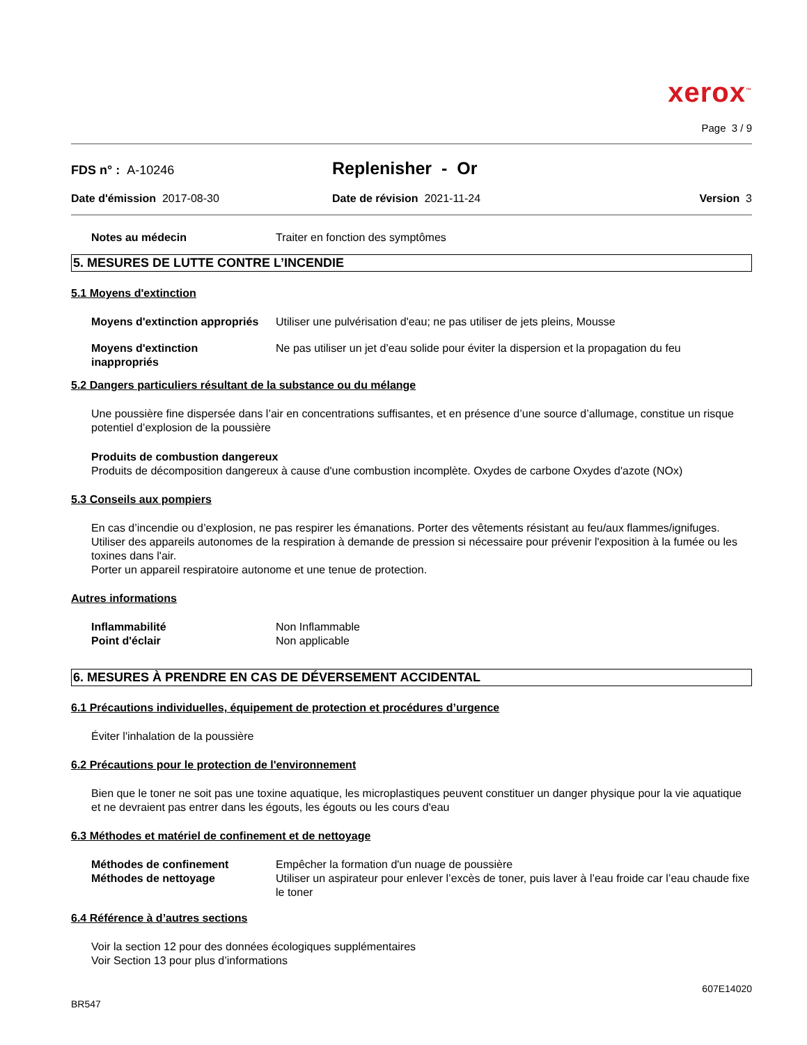xerox<sup>™</sup>
Page 3 / 9
FDS n° : A-10246
Replenisher - Or
Date d'émission 2017-08-30 Date de révision 2021-11-24 Version 3
Notes au médecin Traiter en fonction des symptômes
5. MESURES DE LUTTE CONTRE L’INCENDIE
5.1 Moyens d'extinction
Moyens d'extinction appropriés Utiliser une pulvérisation d'eau; ne pas utiliser de jets pleins, Mousse
Moyens d'extinction
inappropriés Ne pas utiliser un jet d’eau solide pour éviter la dispersion et la propagation du feu
5.2 Dangers particuliers résultant de la substance ou du mélange
Une poussière fine dispersée dans l’air en concentrations suffisantes, et en présence d’une source d’allumage, constitue un risque potentiel d’explosion de la poussière
Produits de combustion dangereux
Produits de décomposition dangereux à cause d'une combustion incomplète. Oxydes de carbone Oxydes d'azote (NOx)
5.3 Conseils aux pompiers
En cas d’incendie ou d’explosion, ne pas respirer les émanations. Porter des vêtements résistant au feu/aux flammes/ignifuges. Utiliser des appareils autonomes de la respiration à demande de pression si nécessaire pour prévenir l'exposition à la fumée ou les toxines dans l'air.
Porter un appareil respiratoire autonome et une tenue de protection.
Autres informations
Inflammabilité Non Inflammable
Point d'éclair Non applicable
6. MESURES À PRENDRE EN CAS DE DÉVERSEMENT ACCIDENTAL
6.1 Précautions individuelles, équipement de protection et procédures d’urgence
Éviter l'inhalation de la poussière
6.2 Précautions pour le protection de l'environnement
Bien que le toner ne soit pas une toxine aquatique, les microplastiques peuvent constituer un danger physique pour la vie aquatique et ne devraient pas entrer dans les égouts, les égouts ou les cours d'eau
6.3 Méthodes et matériel de confinement et de nettoyage
Méthodes de confinement Empêcher la formation d'un nuage de poussière
Méthodes de nettoyage Utiliser un aspirateur pour enlever l’excès de toner, puis laver à l’eau froide car l’eau chaude fixe le toner
6.4 Référence à d’autres sections
Voir la section 12 pour des données écologiques supplémentaires
Voir Section 13 pour plus d’informations
607E14020
BR547